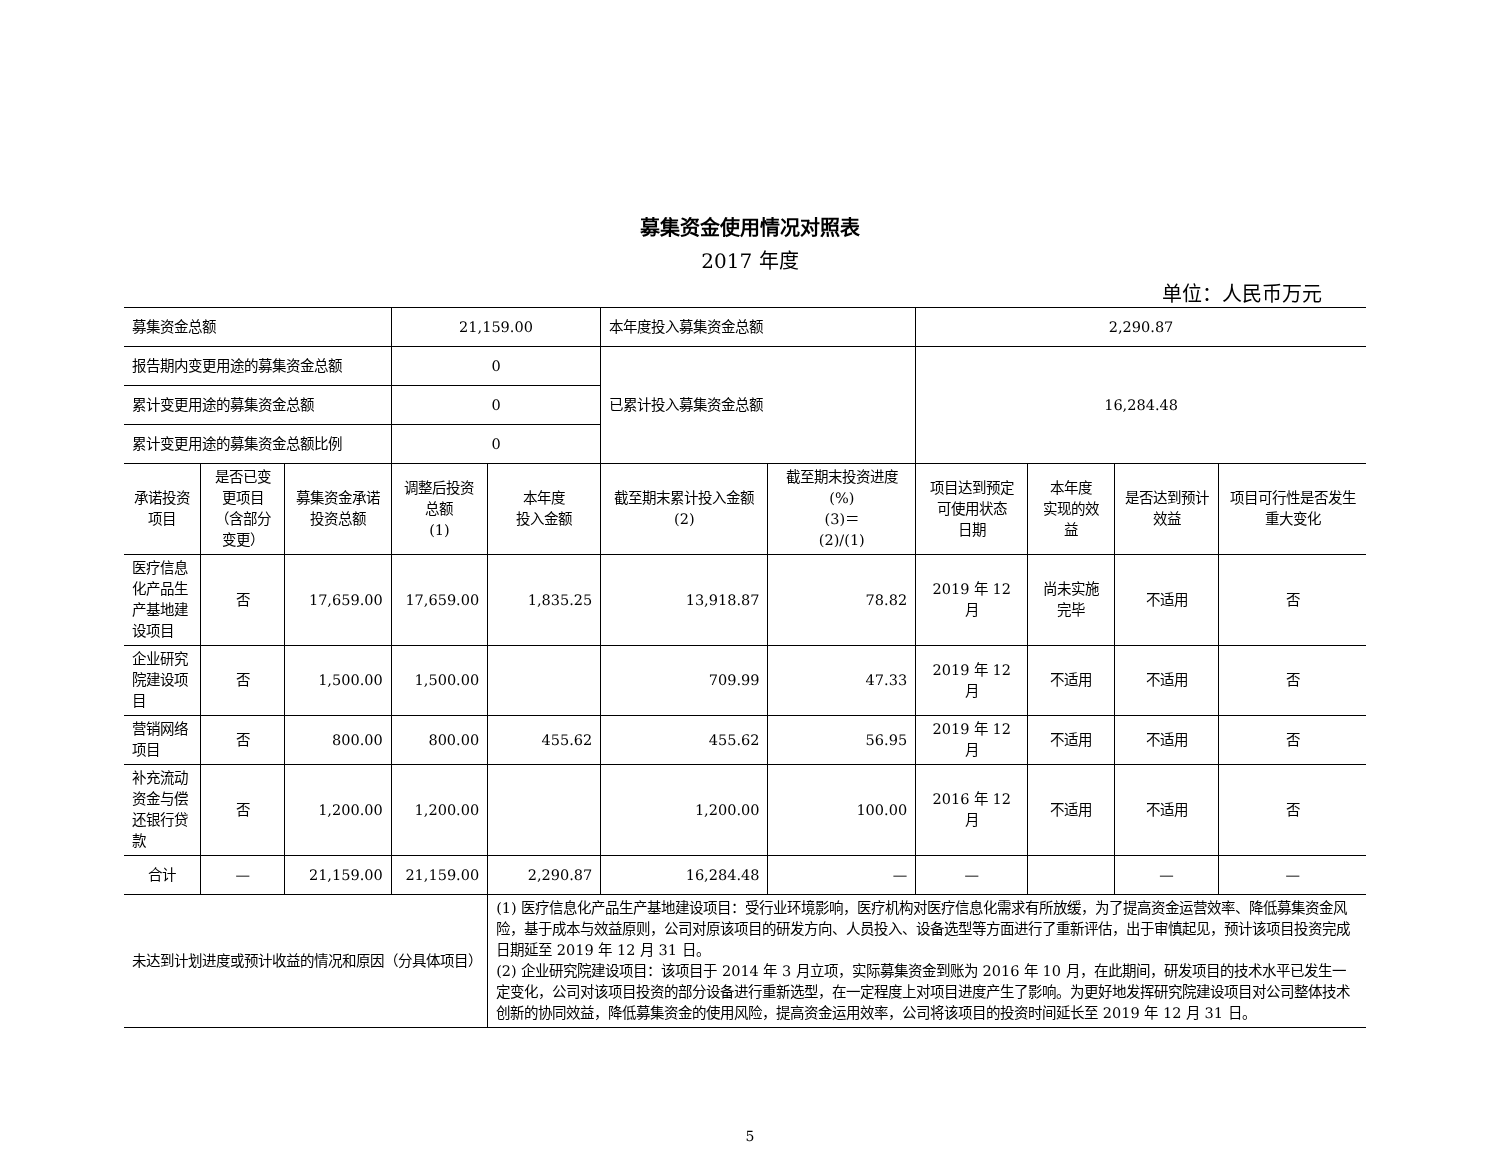募集资金使用情况对照表
2017 年度
单位：人民币万元
| 募集资金总额 | | | 21,159.00 | | 本年度投入募集资金总额 | | 2,290.87 | | | |
| 报告期内变更用途的募集资金总额 | | | 0 | | 已累计投入募集资金总额 | | 16,284.48 | | | |
| 累计变更用途的募集资金总额 | | | 0 | | | | | | | |
| 累计变更用途的募集资金总额比例 | | | 0 | | | | | | | |
| 承诺投资项目 | 是否已变更项目（含部分变更） | 募集资金承诺投资总额 | 调整后投资总额 (1) | 本年度 投入金额 | 截至期末累计投入金额 (2) | 截至期末投资进度(%) (3)＝ (2)/(1) | 项目达到预定 可使用状态 日期 | 本年度 实现的效益 | 是否达到预计效益 | 项目可行性是否发生重大变化 |
| 医疗信息化产品生产基地建设项目 | 否 | 17,659.00 | 17,659.00 | 1,835.25 | 13,918.87 | 78.82 | 2019 年 12 月 | 尚未实施完毕 | 不适用 | 否 |
| 企业研究院建设项目 | 否 | 1,500.00 | 1,500.00 | | 709.99 | 47.33 | 2019 年 12 月 | 不适用 | 不适用 | 否 |
| 营销网络项目 | 否 | 800.00 | 800.00 | 455.62 | 455.62 | 56.95 | 2019 年 12 月 | 不适用 | 不适用 | 否 |
| 补充流动资金与偿还银行贷款 | 否 | 1,200.00 | 1,200.00 | | 1,200.00 | 100.00 | 2016 年 12 月 | 不适用 | 不适用 | 否 |
| 合计 | — | 21,159.00 | 21,159.00 | 2,290.87 | 16,284.48 | — | — | | — | — |
| 未达到计划进度或预计收益的情况和原因（分具体项目） | | | | (1) 医疗信息化产品生产基地建设项目：受行业环境影响，医疗机构对医疗信息化需求有所放缓，为了提高资金运营效率、降低募集资金风险，基于成本与效益原则，公司对原该项目的研发方向、人员投入、设备选型等方面进行了重新评估，出于审慎起见，预计该项目投资完成日期延至 2019 年 12 月 31 日。 (2) 企业研究院建设项目：该项目于 2014 年 3 月立项，实际募集资金到账为 2016 年 10 月，在此期间，研发项目的技术水平已发生一定变化，公司对该项目投资的部分设备进行重新选型，在一定程度上对项目进度产生了影响。为更好地发挥研究院建设项目对公司整体技术创新的协同效益，降低募集资金的使用风险，提高资金运用效率，公司将该项目的投资时间延长至 2019 年 12 月 31 日。 | | | | | | |
5